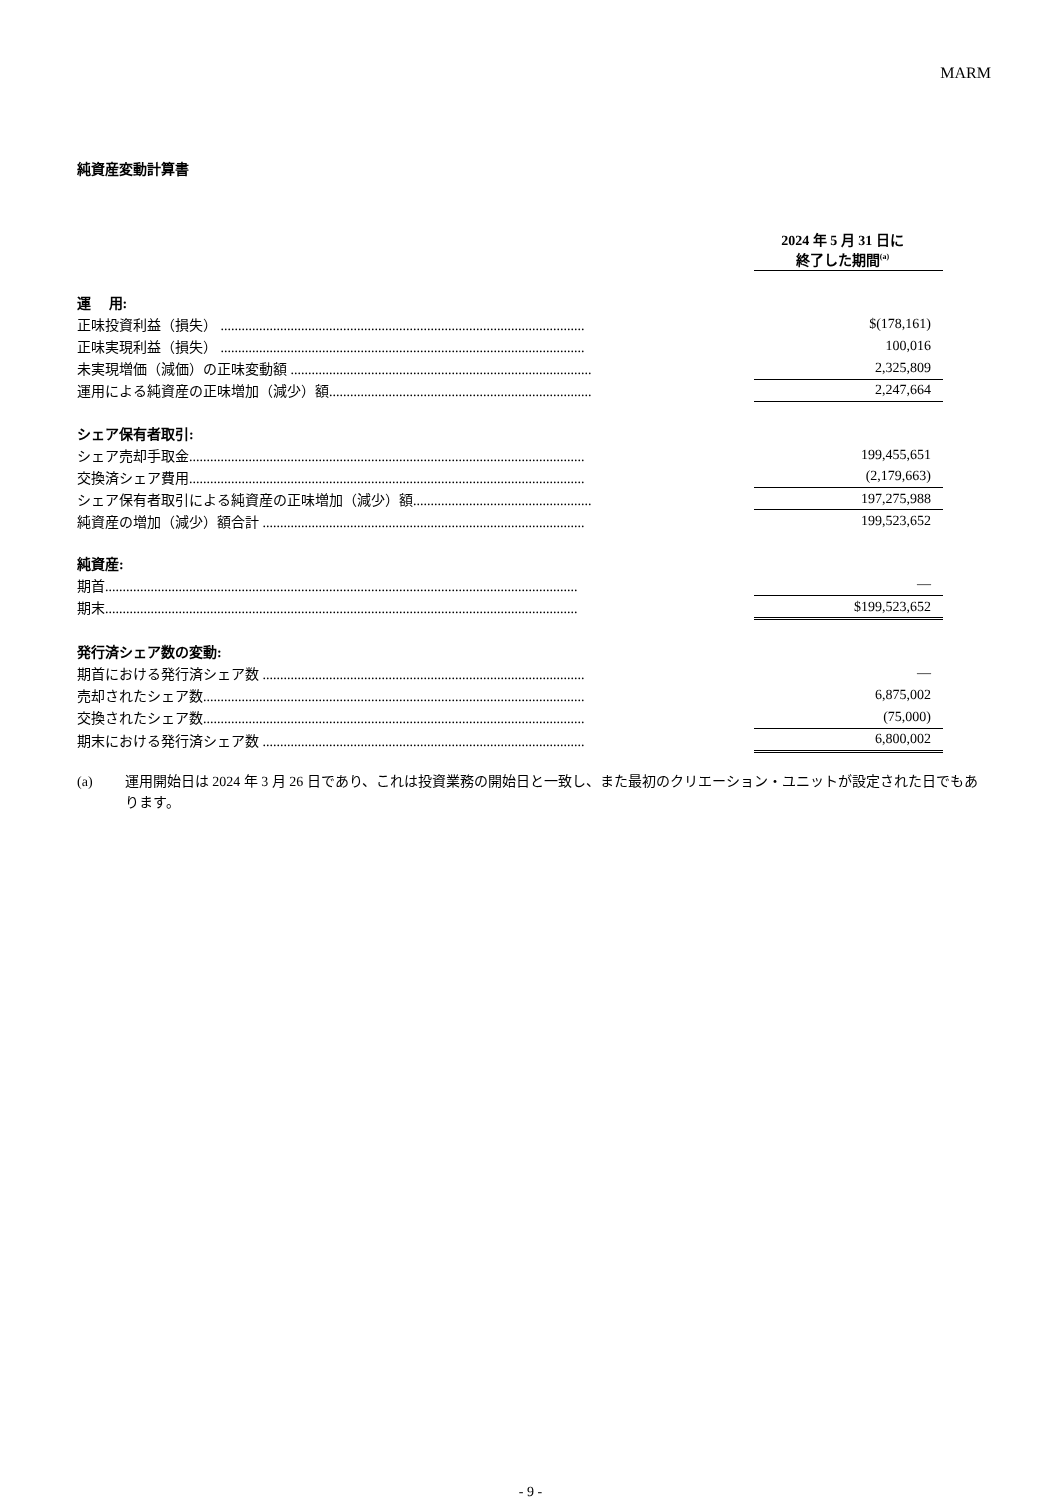MARM
純資産変動計算書
| | | 2024 年 5 月 31 日に 終了した期間<sup>(a)</sup> |
| 運 用: | | |
| 正味投資利益（損失） ........................................................................................................ | | $(178,161) |
| 正味実現利益（損失） ........................................................................................................ | | 100,016 |
| 未実現増価（減価）の正味変動額 ...................................................................................... | | 2,325,809 |
| 運用による純資産の正味増加（減少）額........................................................................... | | 2,247,664 |
| シェア保有者取引: | | |
| シェア売却手取金................................................................................................................. | | 199,455,651 |
| 交換済シェア費用................................................................................................................. | | (2,179,663) |
| シェア保有者取引による純資産の正味増加（減少）額................................................... | | 197,275,988 |
| 純資産の増加（減少）額合計 ............................................................................................ | | 199,523,652 |
| 純資産: | | |
| 期首....................................................................................................................................... | | — |
| 期末....................................................................................................................................... | | $199,523,652 |
| 発行済シェア数の変動: | | |
| 期首における発行済シェア数 ............................................................................................ | | — |
| 売却されたシェア数............................................................................................................. | | 6,875,002 |
| 交換されたシェア数............................................................................................................. | | (75,000) |
| 期末における発行済シェア数 ............................................................................................ | | 6,800,002 |
(a) 運用開始日は 2024 年 3 月 26 日であり、これは投資業務の開始日と一致し、また最初のクリエーション・ユニットが設定された日でもあります。
- 9 -